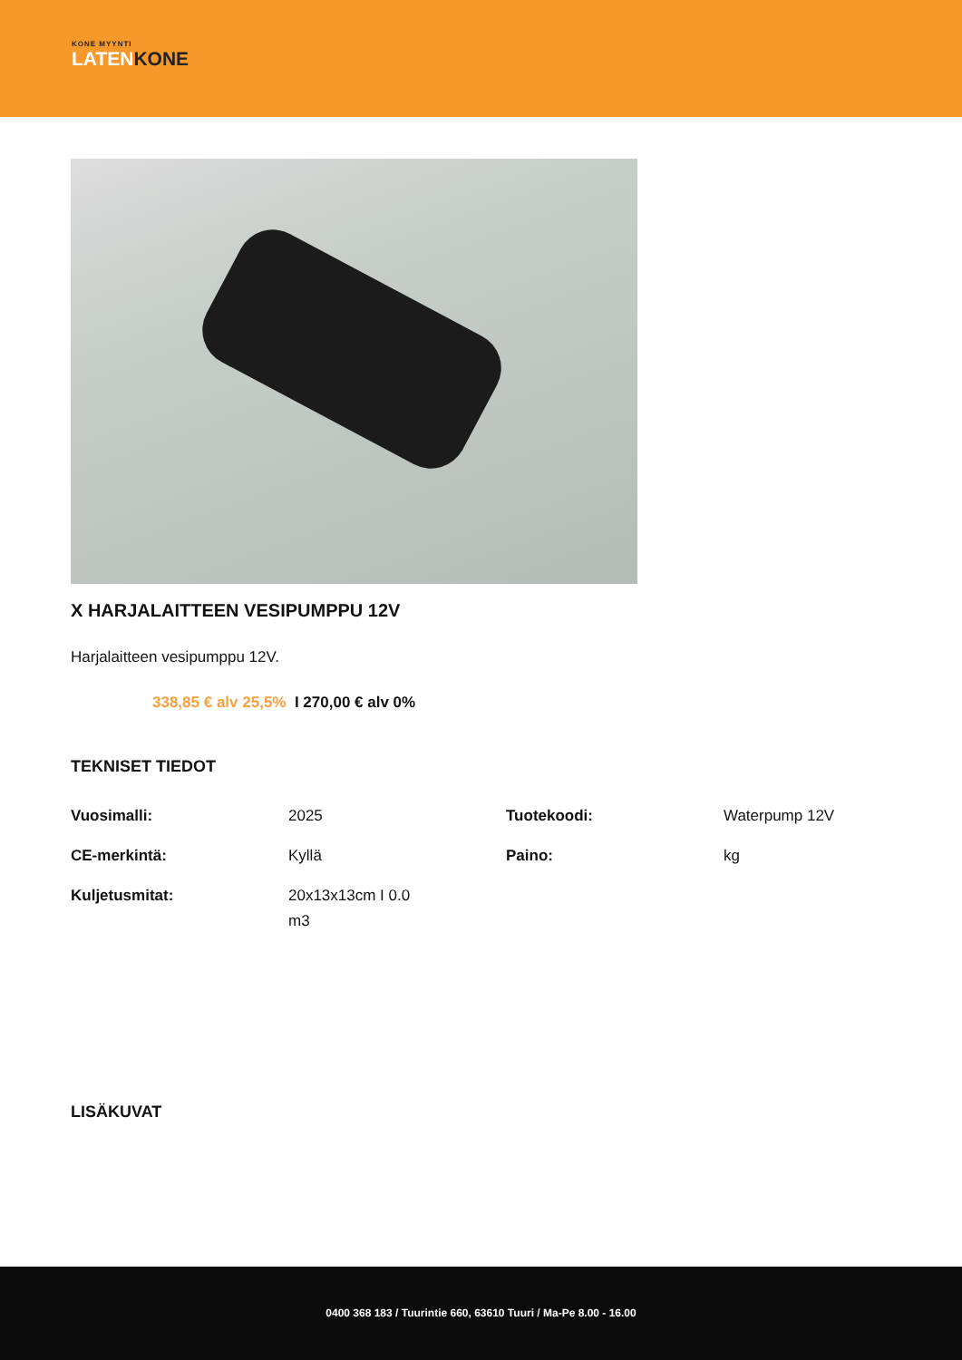KONE MYYNTI
LATENKONE
X HARJALAITTEEN VESIPUMPPU 12V
Harjalaitteen vesipumppu 12V.
338,85 € alv 25,5% I 270,00 € alv 0%
TEKNISET TIEDOT
| Vuosimalli: | 2025 | Tuotekoodi: | Waterpump 12V |
| CE-merkintä: | Kyllä | Paino: | kg |
| Kuljetusmitat: | 20x13x13cm I 0.0 m3 | | |
LISÄKUVAT
0400 368 183 / Tuurintie 660, 63610 Tuuri / Ma-Pe 8.00 - 16.00